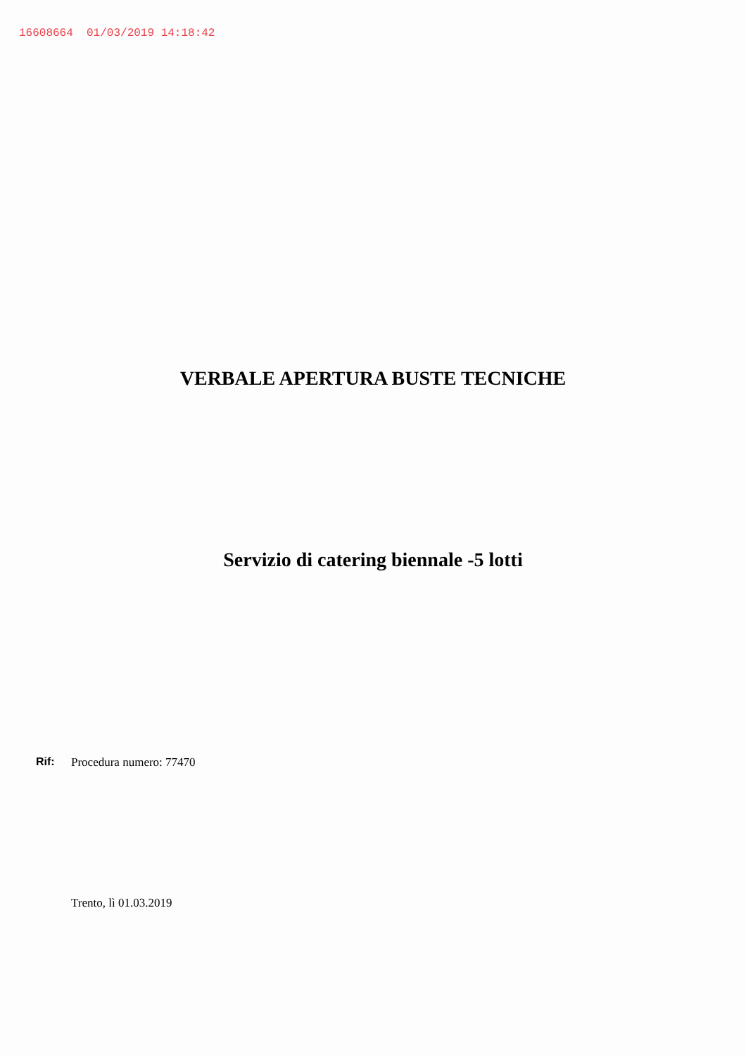16608664 01/03/2019 14:18:42
VERBALE APERTURA BUSTE TECNICHE
Servizio di catering biennale -5 lotti
Rif: Procedura numero: 77470
Trento, lì 01.03.2019